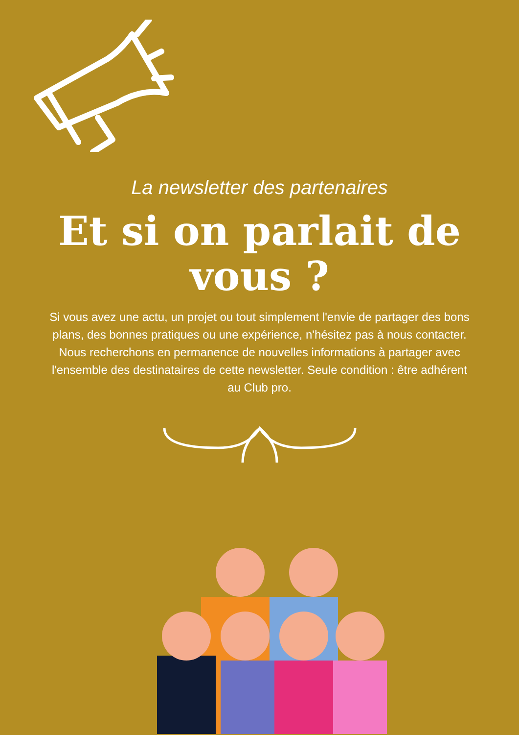La newsletter des partenaires
Et si on parlait de
vous ?
Si vous avez une actu, un projet ou tout simplement l'envie de partager des bons plans, des bonnes pratiques ou une expérience, n'hésitez pas à nous contacter. Nous recherchons en permanence de nouvelles informations à partager avec l'ensemble des destinataires de cette newsletter. Seule condition : être adhérent au Club pro.